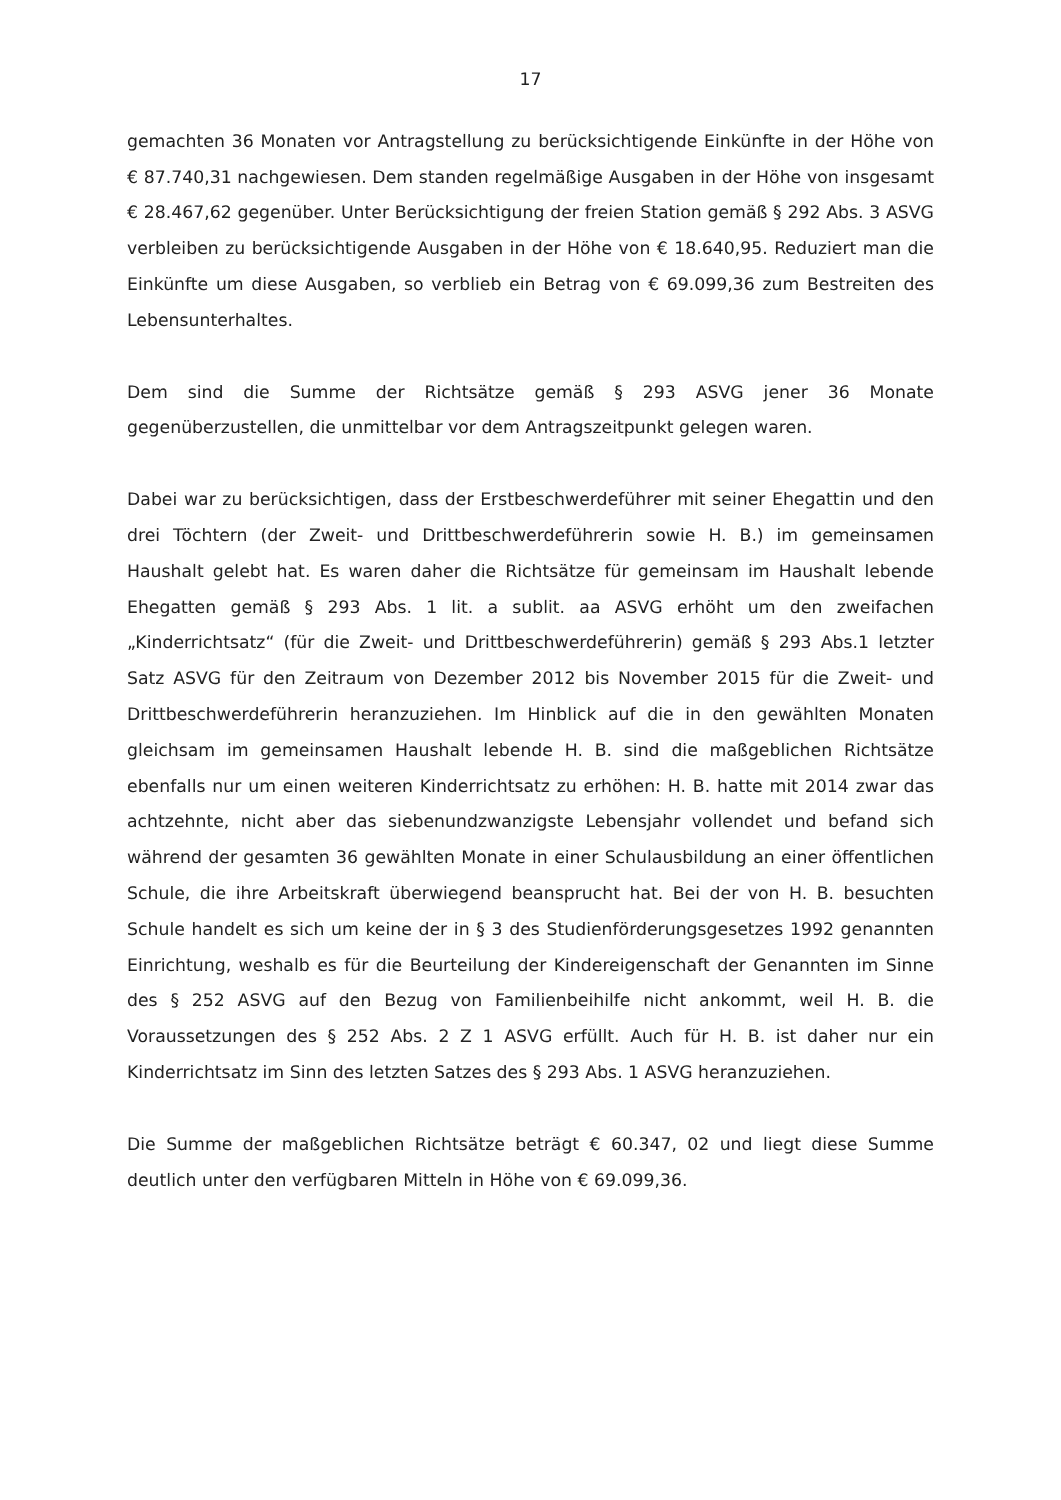17
gemachten 36 Monaten vor Antragstellung zu berücksichtigende Einkünfte in der Höhe von € 87.740,31 nachgewiesen. Dem standen regelmäßige Ausgaben in der Höhe von insgesamt € 28.467,62 gegenüber. Unter Berücksichtigung der freien Station gemäß § 292 Abs. 3 ASVG verbleiben zu berücksichtigende Ausgaben in der Höhe von € 18.640,95. Reduziert man die Einkünfte um diese Ausgaben, so verblieb ein Betrag von € 69.099,36 zum Bestreiten des Lebensunterhaltes.
Dem sind die Summe der Richtsätze gemäß § 293 ASVG jener 36 Monate gegenüberzustellen, die unmittelbar vor dem Antragszeitpunkt gelegen waren.
Dabei war zu berücksichtigen, dass der Erstbeschwerdeführer mit seiner Ehegattin und den drei Töchtern (der Zweit- und Drittbeschwerdeführerin sowie H. B.) im gemeinsamen Haushalt gelebt hat. Es waren daher die Richtsätze für gemeinsam im Haushalt lebende Ehegatten gemäß § 293 Abs. 1 lit. a sublit. aa ASVG erhöht um den zweifachen „Kinderrichtsatz“ (für die Zweit- und Drittbeschwerdeführerin) gemäß § 293 Abs.1 letzter Satz ASVG für den Zeitraum von Dezember 2012 bis November 2015 für die Zweit- und Drittbeschwerdeführerin heranzuziehen. Im Hinblick auf die in den gewählten Monaten gleichsam im gemeinsamen Haushalt lebende H. B. sind die maßgeblichen Richtsätze ebenfalls nur um einen weiteren Kinderrichtsatz zu erhöhen: H. B. hatte mit 2014 zwar das achtzehnte, nicht aber das siebenundzwanzigste Lebensjahr vollendet und befand sich während der gesamten 36 gewählten Monate in einer Schulausbildung an einer öffentlichen Schule, die ihre Arbeitskraft überwiegend beansprucht hat. Bei der von H. B. besuchten Schule handelt es sich um keine der in § 3 des Studienförderungsgesetzes 1992 genannten Einrichtung, weshalb es für die Beurteilung der Kindereigenschaft der Genannten im Sinne des § 252 ASVG auf den Bezug von Familienbeihilfe nicht ankommt, weil H. B. die Voraussetzungen des § 252 Abs. 2 Z 1 ASVG erfüllt. Auch für H. B. ist daher nur ein Kinderrichtsatz im Sinn des letzten Satzes des § 293 Abs. 1 ASVG heranzuziehen.
Die Summe der maßgeblichen Richtsätze beträgt € 60.347, 02 und liegt diese Summe deutlich unter den verfügbaren Mitteln in Höhe von € 69.099,36.